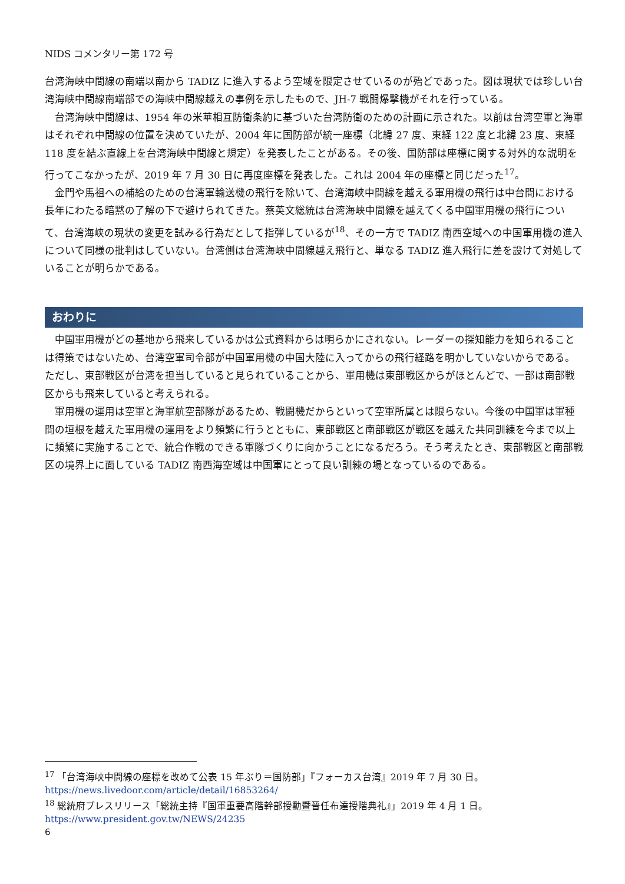NIDS コメンタリー第 172 号
台湾海峡中間線の南端以南から TADIZ に進入するよう空域を限定させているのが殆どであった。図は現状では珍しい台湾海峡中間線南端部での海峡中間線越えの事例を示したもので、JH-7 戦闘爆撃機がそれを行っている。
台湾海峡中間線は、1954 年の米華相互防衛条約に基づいた台湾防衛のための計画に示された。以前は台湾空軍と海軍はそれぞれ中間線の位置を決めていたが、2004 年に国防部が統一座標（北緯 27 度、東経 122 度と北緯 23 度、東経 118 度を結ぶ直線上を台湾海峡中間線と規定）を発表したことがある。その後、国防部は座標に関する対外的な説明を行ってこなかったが、2019 年 7 月 30 日に再度座標を発表した。これは 2004 年の座標と同じだった<sup>17</sup>。
金門や馬祖への補給のための台湾軍輸送機の飛行を除いて、台湾海峡中間線を越える軍用機の飛行は中台間における長年にわたる暗黙の了解の下で避けられてきた。蔡英文総統は台湾海峡中間線を越えてくる中国軍用機の飛行について、台湾海峡の現状の変更を試みる行為だとして指弾しているが<sup>18</sup>、その一方で TADIZ 南西空域への中国軍用機の進入について同様の批判はしていない。台湾側は台湾海峡中間線越え飛行と、単なる TADIZ 進入飛行に差を設けて対処していることが明らかである。
おわりに
中国軍用機がどの基地から飛来しているかは公式資料からは明らかにされない。レーダーの探知能力を知られることは得策ではないため、台湾空軍司令部が中国軍用機の中国大陸に入ってからの飛行経路を明かしていないからである。ただし、東部戦区が台湾を担当していると見られていることから、軍用機は東部戦区からがほとんどで、一部は南部戦区からも飛来していると考えられる。
軍用機の運用は空軍と海軍航空部隊があるため、戦闘機だからといって空軍所属とは限らない。今後の中国軍は軍種間の垣根を越えた軍用機の運用をより頻繁に行うとともに、東部戦区と南部戦区が戦区を越えた共同訓練を今まで以上に頻繁に実施することで、統合作戦のできる軍隊づくりに向かうことになるだろう。そう考えたとき、東部戦区と南部戦区の境界上に面している TADIZ 南西海空域は中国軍にとって良い訓練の場となっているのである。
<sup>17</sup> 「台湾海峡中間線の座標を改めて公表 15 年ぶり＝国防部」『フォーカス台湾』2019 年 7 月 30 日。
https://news.livedoor.com/article/detail/16853264/
<sup>18</sup> 総統府プレスリリース「総統主持『国軍重要高階幹部授勳暨晉任布達授階典礼』」2019 年 4 月 1 日。
https://www.president.gov.tw/NEWS/24235
6